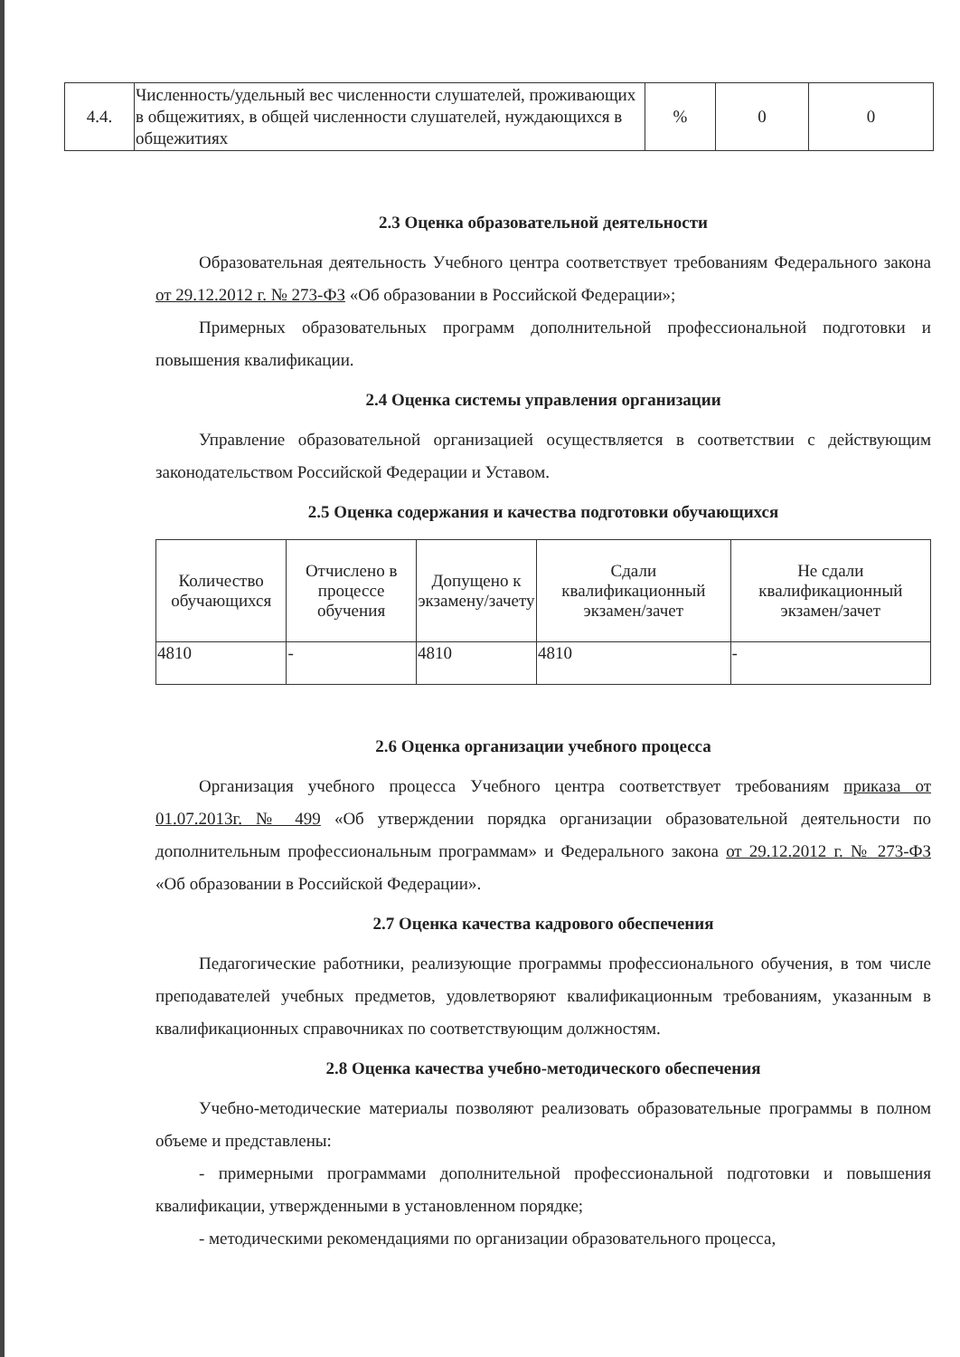| 4.4. | Численность/удельный вес численности слушателей, проживающих в общежитиях, в общей численности слушателей, нуждающихся в общежитиях | % | 0 | 0 |
2.3 Оценка образовательной деятельности
Образовательная деятельность Учебного центра соответствует требованиям Федерального закона от 29.12.2012 г. № 273-ФЗ «Об образовании в Российской Федерации»;
Примерных образовательных программ дополнительной профессиональной подготовки и повышения квалификации.
2.4 Оценка системы управления организации
Управление образовательной организацией осуществляется в соответствии с действующим законодательством Российской Федерации и Уставом.
2.5 Оценка содержания и качества подготовки обучающихся
| Количество обучающихся | Отчислено в процессе обучения | Допущено к экзамену/зачету | Сдали квалификационный экзамен/зачет | Не сдали квалификационный экзамен/зачет |
| 4810 | - | 4810 | 4810 | - |
2.6 Оценка организации учебного процесса
Организация учебного процесса Учебного центра соответствует требованиям приказа от 01.07.2013г. № 499 «Об утверждении порядка организации образовательной деятельности по дополнительным профессиональным программам» и Федерального закона от 29.12.2012 г. № 273-ФЗ «Об образовании в Российской Федерации».
2.7 Оценка качества кадрового обеспечения
Педагогические работники, реализующие программы профессионального обучения, в том числе преподавателей учебных предметов, удовлетворяют квалификационным требованиям, указанным в квалификационных справочниках по соответствующим должностям.
2.8 Оценка качества учебно-методического обеспечения
Учебно-методические материалы позволяют реализовать образовательные программы в полном объеме и представлены:
- примерными программами дополнительной профессиональной подготовки и повышения квалификации, утвержденными в установленном порядке;
- методическими рекомендациями по организации образовательного процесса,